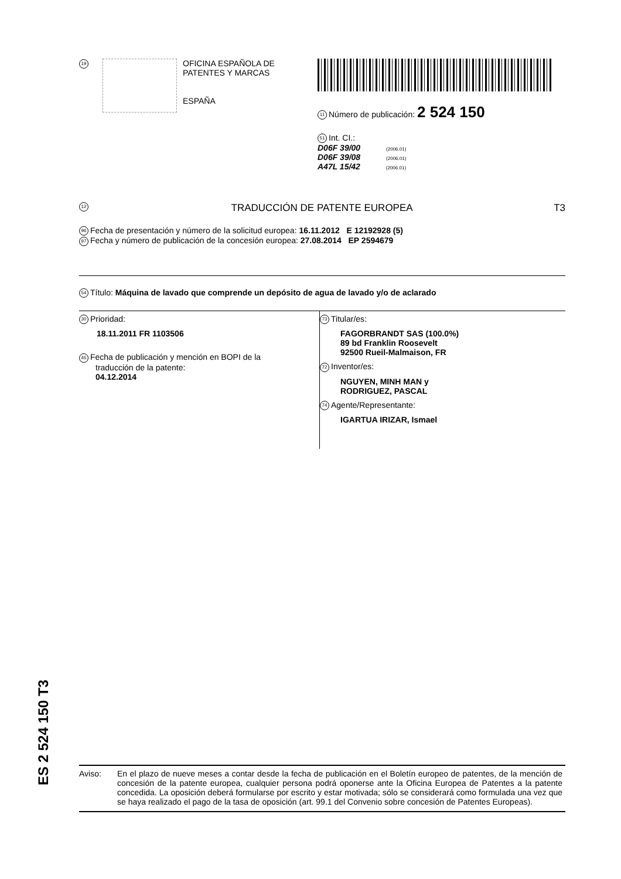19
OFICINA ESPAÑOLA DE
PATENTES Y MARCAS
ESPAÑA
11 Número de publicación: 2 524 150
51 Int. CI.:
D06F 39/00 (2006.01)
D06F 39/08 (2006.01)
A47L 15/42 (2006.01)
12 TRADUCCIÓN DE PATENTE EUROPEA T3
96 Fecha de presentación y número de la solicitud europea: 16.11.2012 E 12192928 (5)
97 Fecha y número de publicación de la concesión europea: 27.08.2014 EP 2594679
54 Título: Máquina de lavado que comprende un depósito de agua de lavado y/o de aclarado
30 Prioridad:
18.11.2011 FR 1103506
45 Fecha de publicación y mención en BOPI de la
traducción de la patente:
04.12.2014
73 Titular/es:
FAGORBRANDT SAS (100.0%)
89 bd Franklin Roosevelt
92500 Rueil-Malmaison, FR
72 Inventor/es:
NGUYEN, MINH MAN y
RODRIGUEZ, PASCAL
74 Agente/Representante:
IGARTUA IRIZAR, Ismael
ES 2 524 150 T3
Aviso: En el plazo de nueve meses a contar desde la fecha de publicación en el Boletín europeo de patentes, de la mención de concesión de la patente europea, cualquier persona podrá oponerse ante la Oficina Europea de Patentes a la patente concedida. La oposición deberá formularse por escrito y estar motivada; sólo se considerará como formulada una vez que se haya realizado el pago de la tasa de oposición (art. 99.1 del Convenio sobre concesión de Patentes Europeas).